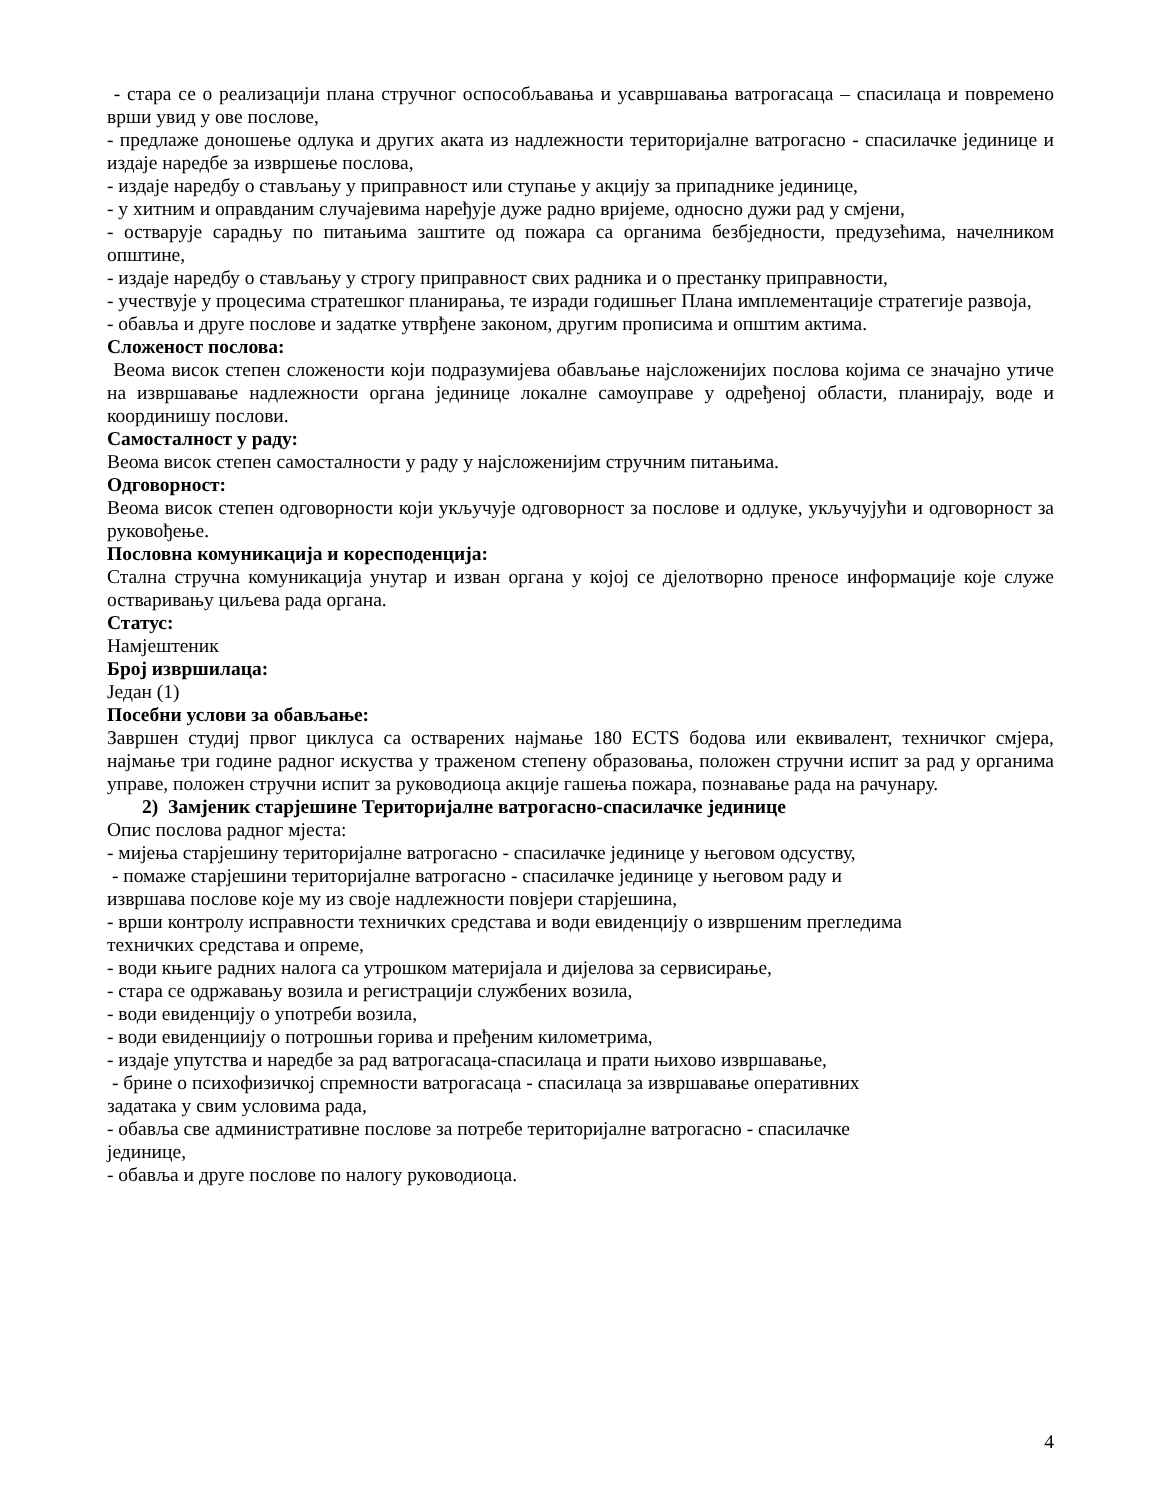- стара се о реализацији плана стручног оспособљавања и усавршавања ватрогасаца – спасилаца и повремено врши увид у ове послове,
- предлаже доношење одлука и других аката из надлежности територијалне ватрогасно - спасилачке јединице и издаје наредбе за извршење послова,
- издаје наредбу о стављању у приправност или ступање у акцију за припаднике јединице,
- у хитним и оправданим случајевима наређује дуже радно вријеме, односно дужи рад у смјени,
- остварује сарадњу по питањима заштите од пожара са органима безбједности, предузећима, начелником општине,
- издаје наредбу о стављању у строгу приправност свих радника и о престанку приправности,
- учествује у процесима стратешког планирања, те изради годишњег Плана имплементације стратегије развоја,
- обавља и друге послове и задатке утврђене законом, другим прописима и општим актима.
Сложеност послова:
Веома висок степен сложености који подразумијева обављање најсложенијих послова којима се значајно утиче на извршавање надлежности органа јединице локалне самоуправе у одређеној области, планирају, воде и координишу послови.
Самосталност у раду:
Веома висок степен самосталности у раду у најсложенијим стручним питањима.
Одговорност:
Веома висок степен одговорности који укључује одговорност за послове и одлуке, укључујући и одговорност за руковођење.
Пословна комуникација и коресподенција:
Стална стручна комуникација унутар и изван органа у којој се дјелотворно преносе информације које служе остваривању циљева рада органа.
Статус:
Намјештеник
Број извршилаца:
Један (1)
Посебни услови за обављање:
Завршен студиј првог циклуса са остварених најмање 180 ECTS бодова или еквивалент, техничког смјера, најмање три године радног искуства у траженом степену образовања, положен стручни испит за рад у органима управе, положен стручни испит за руководиоца акције гашења пожара, познавање рада на рачунару.
2) Замјеник старјешине Територијалне ватрогасно-спасилачке јединице
Опис послова радног мјеста:
- мијења старјешину територијалне ватрогасно - спасилачке јединице у његовом одсуству,
- помаже старјешини територијалне ватрогасно - спасилачке јединице у његовом раду и
извршава послове које му из своје надлежности повјери старјешина,
- врши контролу исправности техничких средстава и води евиденцију о извршеним прегледима
техничких средстава и опреме,
- води књиге радних налога са утрошком материјала и дијелова за сервисирање,
- стара се одржавању возила и регистрацији службених возила,
- води евиденцију о употреби возила,
- води евиденциију о потрошњи горива и пређеним километрима,
- издаје упутства и наредбе за рад ватрогасаца-спасилаца и прати њихово извршавање,
- брине о психофизичкој спремности ватрогасаца - спасилаца за извршавање оперативних
задатака у свим условима рада,
- обавља све административне послове за потребе територијалне ватрогасно - спасилачке
јединице,
- обавља и друге послове по налогу руководиоца.
4